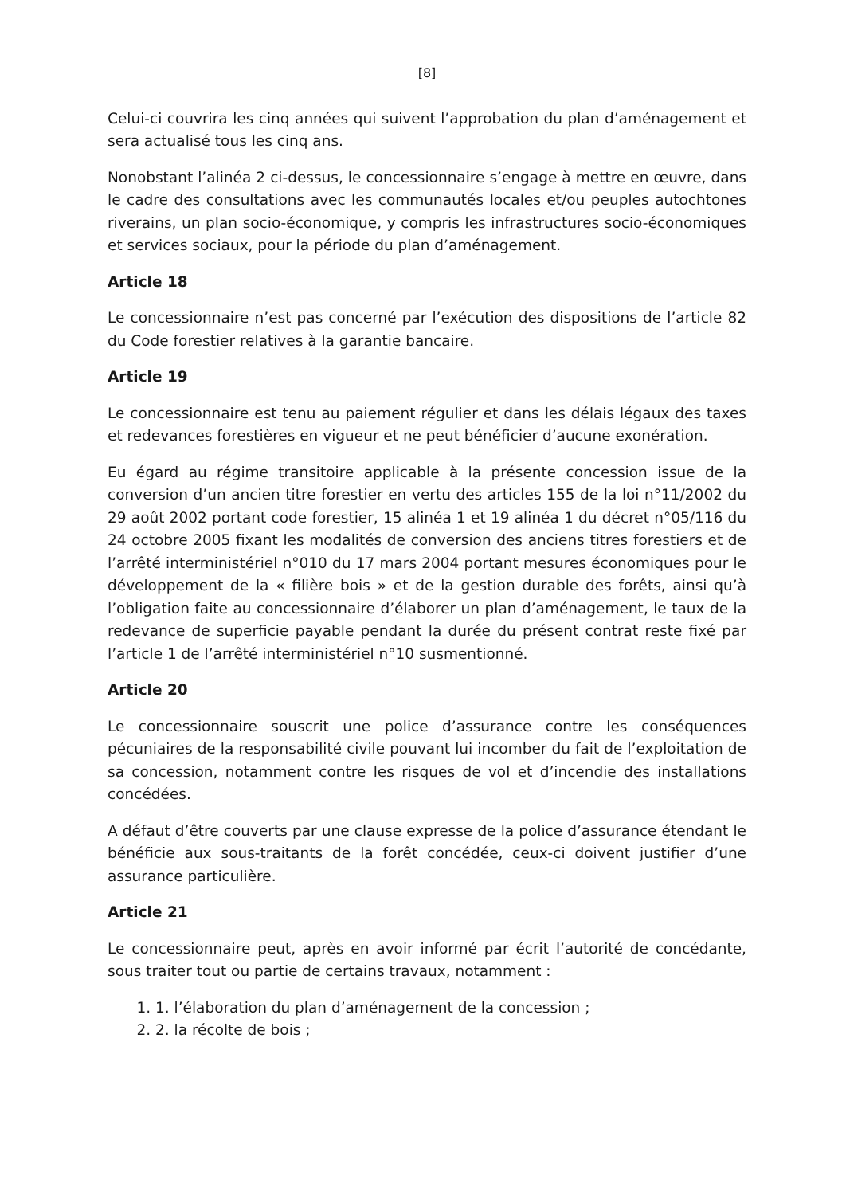[8]
Celui-ci couvrira les cinq années qui suivent l’approbation du plan d’aménagement et sera actualisé tous les cinq ans.
Nonobstant l’alinéa 2 ci-dessus, le concessionnaire s’engage à mettre en œuvre, dans le cadre des consultations avec les communautés locales et/ou peuples autochtones riverains, un plan socio-économique, y compris les infrastructures socio-économiques et services sociaux, pour la période du plan d’aménagement.
Article 18
Le concessionnaire n’est pas concerné par l’exécution des dispositions de l’article 82 du Code forestier relatives à la garantie bancaire.
Article 19
Le concessionnaire est tenu au paiement régulier et dans les délais légaux des taxes et redevances forestières en vigueur et ne peut bénéficier d’aucune exonération.
Eu égard au régime transitoire applicable à la présente concession issue de la conversion d’un ancien titre forestier en vertu des articles 155 de la loi n°11/2002 du 29 août 2002 portant code forestier, 15 alinéa 1 et 19 alinéa 1 du décret n°05/116 du 24 octobre 2005 fixant les modalités de conversion des anciens titres forestiers et de l’arrêté interministériel n°010 du 17 mars 2004 portant mesures économiques pour le développement de la « filière bois » et de la gestion durable des forêts, ainsi qu’à l’obligation faite au concessionnaire d’élaborer un plan d’aménagement, le taux de la redevance de superficie payable pendant la durée du présent contrat reste fixé par l’article 1 de l’arrêté interministériel n°10 susmentionné.
Article 20
Le concessionnaire souscrit une police d’assurance contre les conséquences pécuniaires de la responsabilité civile pouvant lui incomber du fait de l’exploitation de sa concession, notamment contre les risques de vol et d’incendie des installations concédées.
A défaut d’être couverts par une clause expresse de la police d’assurance étendant le bénéficie aux sous-traitants de la forêt concédée, ceux-ci doivent justifier d’une assurance particulière.
Article 21
Le concessionnaire peut, après en avoir informé par écrit l’autorité de concédante, sous traiter tout ou partie de certains travaux, notamment :
1. 1. l’élaboration du plan d’aménagement de la concession ;
2. 2. la récolte de bois ;